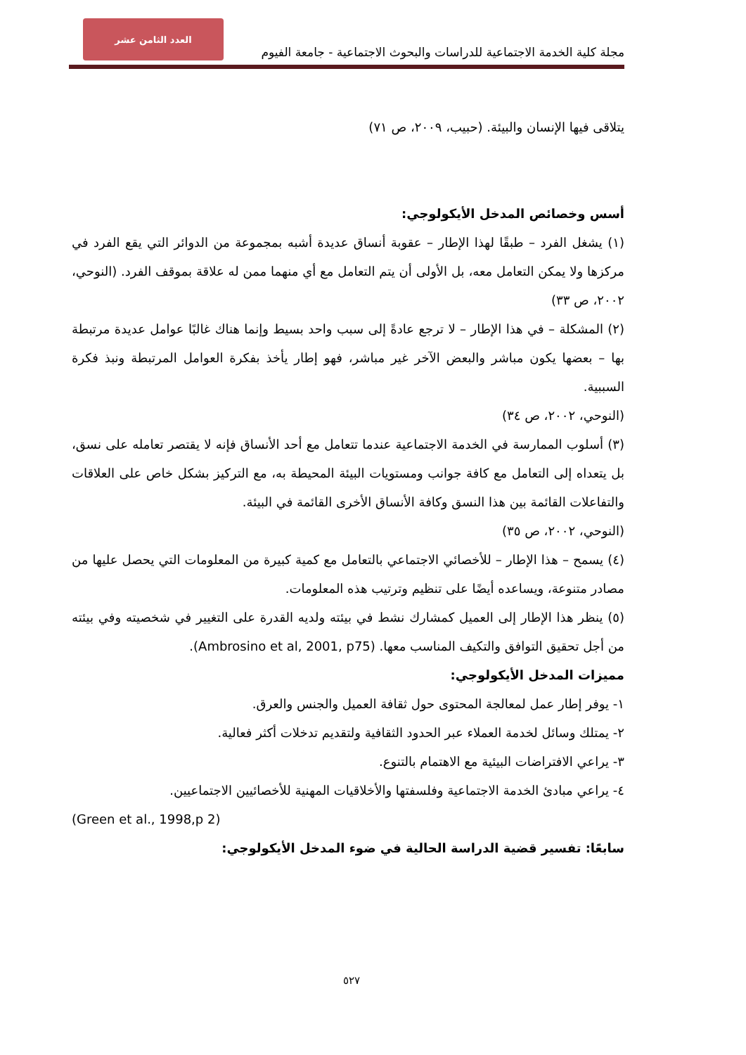العدد الثامن عشر
مجلة كلية الخدمة الاجتماعية للدراسات والبحوث الاجتماعية - جامعة الفيوم
يتلاقى فيها الإنسان والبيئة. (حبيب، ٢٠٠٩، ص ٧١)
أسس وخصائص المدخل الأيكولوجي:
(١) يشغل الفرد – طبقًا لهذا الإطار – عقوبة أنساق عديدة أشبه بمجموعة من الدوائر التي يقع الفرد في مركزها ولا يمكن التعامل معه، بل الأولى أن يتم التعامل مع أي منهما ممن له علاقة بموقف الفرد. (النوحي، ٢٠٠٢، ص ٣٣)
(٢) المشكلة – في هذا الإطار – لا ترجع عادةً إلى سبب واحد بسيط وإنما هناك غالبًا عوامل عديدة مرتبطة بها – بعضها يكون مباشر والبعض الآخر غير مباشر، فهو إطار يأخذ بفكرة العوامل المرتبطة ونبذ فكرة السببية.
(النوحي، ٢٠٠٢، ص ٣٤)
(٣) أسلوب الممارسة في الخدمة الاجتماعية عندما تتعامل مع أحد الأنساق فإنه لا يقتصر تعامله على نسق، بل يتعداه إلى التعامل مع كافة جوانب ومستويات البيئة المحيطة به، مع التركيز بشكل خاص على العلاقات والتفاعلات القائمة بين هذا النسق وكافة الأنساق الأخرى القائمة في البيئة.
(النوحي، ٢٠٠٢، ص ٣٥)
(٤) يسمح – هذا الإطار – للأخصائي الاجتماعي بالتعامل مع كمية كبيرة من المعلومات التي يحصل عليها من مصادر متنوعة، ويساعده أيضًا على تنظيم وترتيب هذه المعلومات.
(٥) ينظر هذا الإطار إلى العميل كمشارك نشط في بيئته ولديه القدرة على التغيير في شخصيته وفي بيئته من أجل تحقيق التوافق والتكيف المناسب معها. (Ambrosino et al, 2001, p75).
مميزات المدخل الأيكولوجي:
١- يوفر إطار عمل لمعالجة المحتوى حول ثقافة العميل والجنس والعرق.
٢- يمتلك وسائل لخدمة العملاء عبر الحدود الثقافية ولتقديم تدخلات أكثر فعالية.
٣- يراعي الافتراضات البيئية مع الاهتمام بالتنوع.
٤- يراعي مبادئ الخدمة الاجتماعية وفلسفتها والأخلاقيات المهنية للأخصائيين الاجتماعيين.
(Green et al., 1998,p 2)
سابعًا: تفسير قضية الدراسة الحالية في ضوء المدخل الأيكولوجي:
٥٢٧